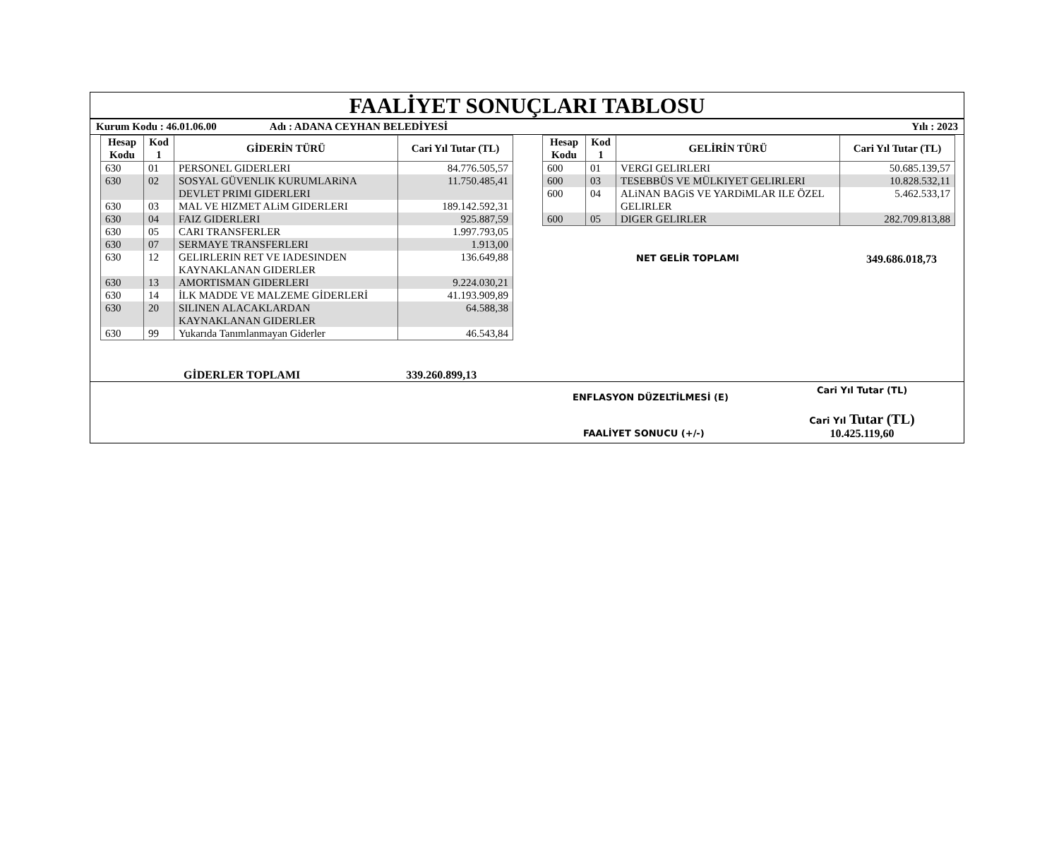FAALİYET SONUÇLARI TABLOSU
Kurum Kodu : 46.01.06.00 Adı : ADANA CEYHAN BELEDİYESİ Yılı : 2023
| Hesap Kodu | Kod 1 | GİDERİN TÜRÜ | Cari Yıl Tutar (TL) |
| --- | --- | --- | --- |
| 630 | 01 | PERSONEL GIDERLERI | 84.776.505,57 |
| 630 | 02 | SOSYAL GÜVENLIK KURUMLARiNA DEVLET PRIMI GIDERLERI | 11.750.485,41 |
| 630 | 03 | MAL VE HIZMET ALiM GIDERLERI | 189.142.592,31 |
| 630 | 04 | FAIZ GIDERLERI | 925.887,59 |
| 630 | 05 | CARI TRANSFERLER | 1.997.793,05 |
| 630 | 07 | SERMAYE TRANSFERLERI | 1.913,00 |
| 630 | 12 | GELIRLERIN RET VE IADESINDEN KAYNAKLANAN GIDERLER | 136.649,88 |
| 630 | 13 | AMORTISMAN GIDERLERI | 9.224.030,21 |
| 630 | 14 | İLK MADDE VE MALZEME GİDERLERİ | 41.193.909,89 |
| 630 | 20 | SILINEN ALACAKLARDAN KAYNAKLANAN GIDERLER | 64.588,38 |
| 630 | 99 | Yukarıda Tanımlanmayan Giderler | 46.543,84 |
GİDERLER TOPLAMI 339.260.899,13
| Hesap Kodu | Kod 1 | GELİRİN TÜRÜ | Cari Yıl Tutar (TL) |
| --- | --- | --- | --- |
| 600 | 01 | VERGI GELIRLERI | 50.685.139,57 |
| 600 | 03 | TESEBBÜS VE MÜLKIYET GELIRLERI | 10.828.532,11 |
| 600 | 04 | ALiNAN BAGiS VE YARDiMLAR ILE ÖZEL GELIRLER | 5.462.533,17 |
| 600 | 05 | DIGER GELIRLER | 282.709.813,88 |
NET GELİR TOPLAMI 349.686.018,73
ENFLASYON DÜZELTİLMESİ (E)
FAALİYET SONUCU (+/-)
Cari Yıl Tutar (TL)
Cari Yıl Tutar (TL)
10.425.119,60